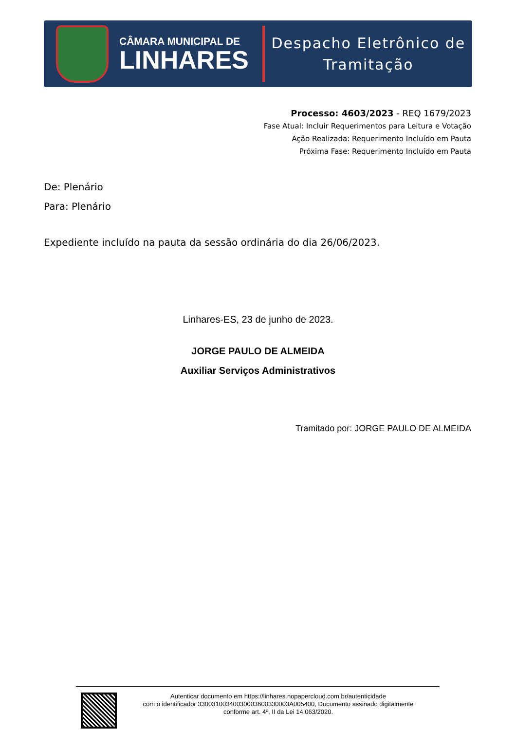CÂMARA MUNICIPAL DE
LINHARES
Despacho Eletrônico de
Tramitação
Processo: 4603/2023 - REQ 1679/2023
Fase Atual: Incluir Requerimentos para Leitura e Votação
Ação Realizada: Requerimento Incluído em Pauta
Próxima Fase: Requerimento Incluído em Pauta
De: Plenário
Para: Plenário
Expediente incluído na pauta da sessão ordinária do dia 26/06/2023.
Linhares-ES, 23 de junho de 2023.
JORGE PAULO DE ALMEIDA
Auxiliar Serviços Administrativos
Tramitado por: JORGE PAULO DE ALMEIDA
Autenticar documento em https://linhares.nopapercloud.com.br/autenticidade
com o identificador 33003100340030003600330003A005400, Documento assinado digitalmente
conforme art. 4º, II da Lei 14.063/2020.